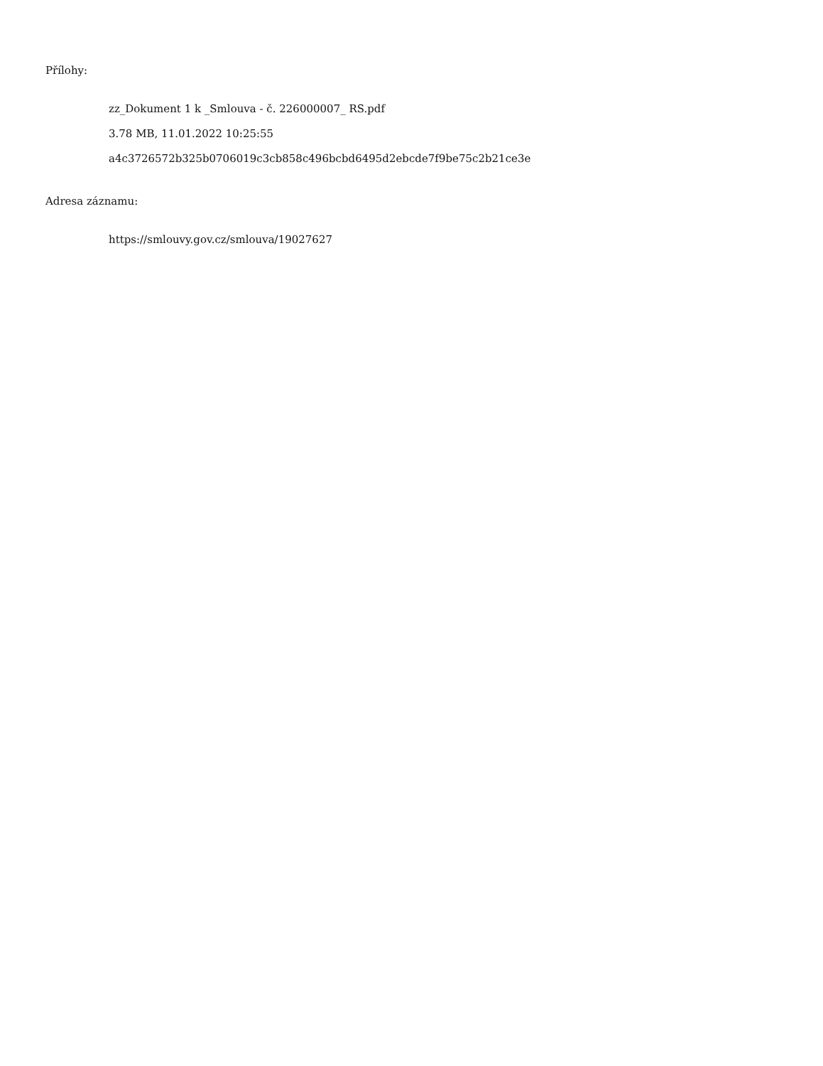Přílohy:
zz_Dokument 1 k _Smlouva - č. 226000007_ RS.pdf
3.78 MB, 11.01.2022 10:25:55
a4c3726572b325b0706019c3cb858c496bcbd6495d2ebcde7f9be75c2b21ce3e
Adresa záznamu:
https://smlouvy.gov.cz/smlouva/19027627